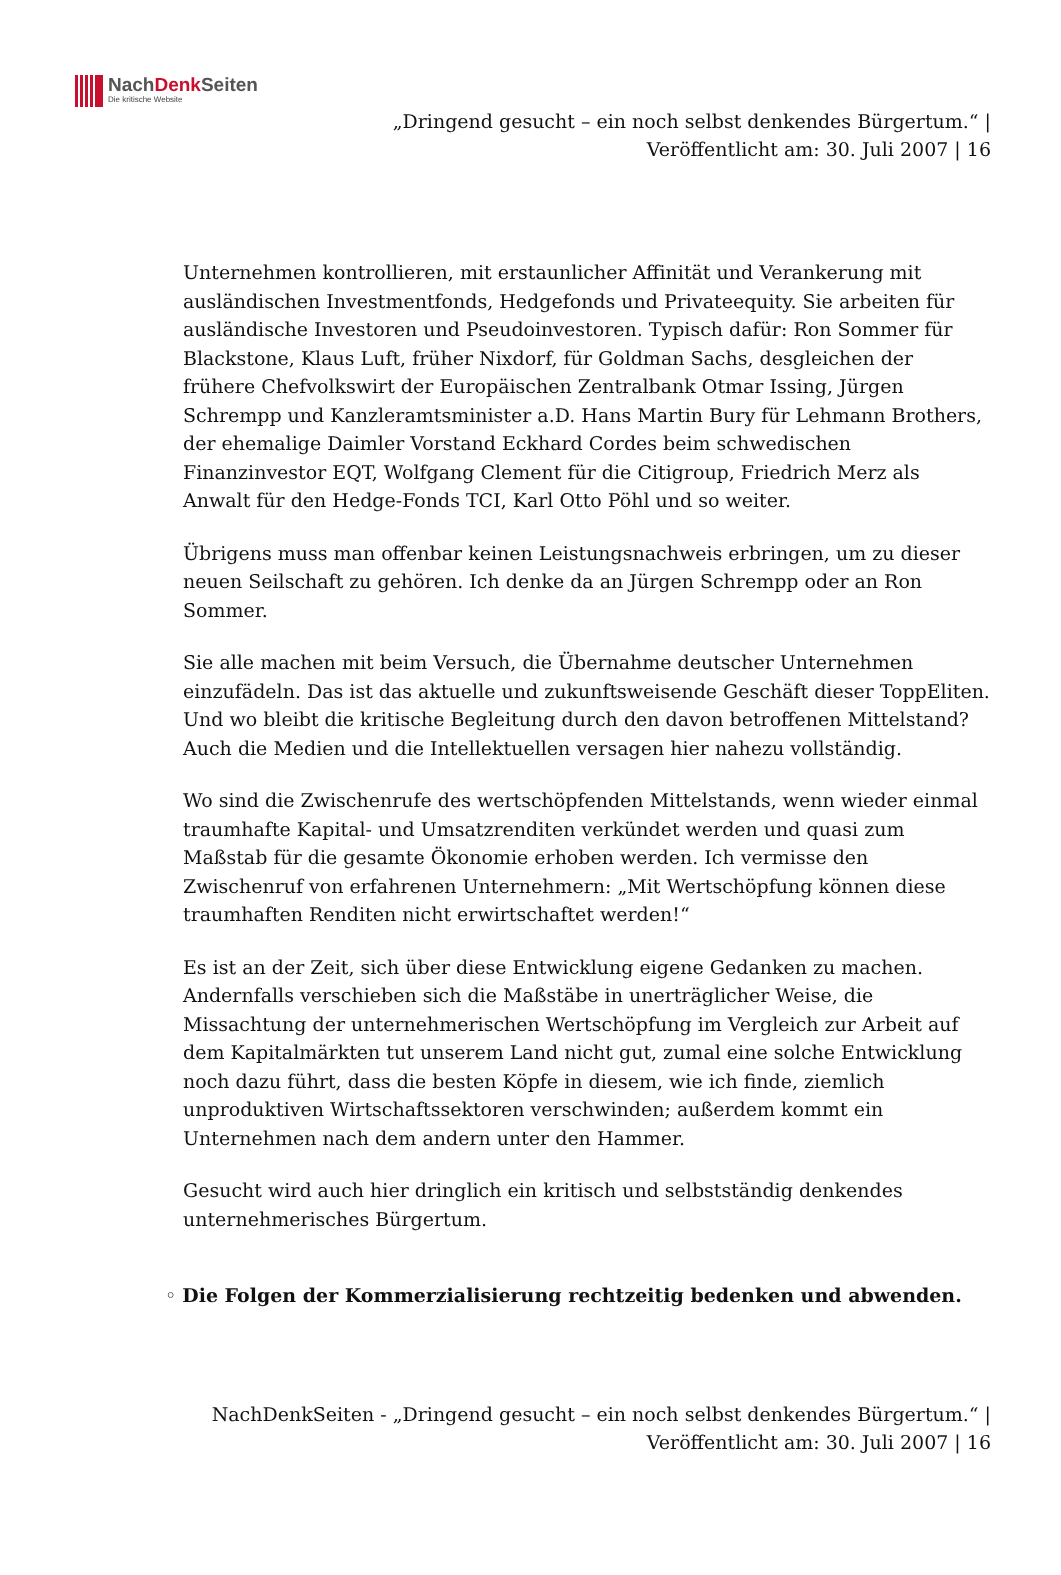NachDenk Seiten
Die kritische Website
„Dringend gesucht – ein noch selbst denkendes Bürgertum.“ |
Veröffentlicht am: 30. Juli 2007 | 16
Unternehmen kontrollieren, mit erstaunlicher Affinität und Verankerung mit ausländischen Investmentfonds, Hedgefonds und Privateequity. Sie arbeiten für ausländische Investoren und Pseudoinvestoren. Typisch dafür: Ron Sommer für Blackstone, Klaus Luft, früher Nixdorf, für Goldman Sachs, desgleichen der frühere Chefvolkswirt der Europäischen Zentralbank Otmar Issing, Jürgen Schrempp und Kanzleramtsminister a.D. Hans Martin Bury für Lehmann Brothers, der ehemalige Daimler Vorstand Eckhard Cordes beim schwedischen Finanzinvestor EQT, Wolfgang Clement für die Citigroup, Friedrich Merz als Anwalt für den Hedge-Fonds TCI, Karl Otto Pöhl und so weiter.
Übrigens muss man offenbar keinen Leistungsnachweis erbringen, um zu dieser neuen Seilschaft zu gehören. Ich denke da an Jürgen Schrempp oder an Ron Sommer.
Sie alle machen mit beim Versuch, die Übernahme deutscher Unternehmen einzufädeln. Das ist das aktuelle und zukunftsweisende Geschäft dieser ToppEliten.
Und wo bleibt die kritische Begleitung durch den davon betroffenen Mittelstand? Auch die Medien und die Intellektuellen versagen hier nahezu vollständig.
Wo sind die Zwischenrufe des wertschöpfenden Mittelstands, wenn wieder einmal traumhafte Kapital- und Umsatzrenditen verkündet werden und quasi zum Maßstab für die gesamte Ökonomie erhoben werden. Ich vermisse den Zwischenruf von erfahrenen Unternehmern: „Mit Wertschöpfung können diese traumhaften Renditen nicht erwirtschaftet werden!“
Es ist an der Zeit, sich über diese Entwicklung eigene Gedanken zu machen. Andernfalls verschieben sich die Maßstäbe in unerträglicher Weise, die Missachtung der unternehmerischen Wertschöpfung im Vergleich zur Arbeit auf dem Kapitalmärkten tut unserem Land nicht gut, zumal eine solche Entwicklung noch dazu führt, dass die besten Köpfe in diesem, wie ich finde, ziemlich unproduktiven Wirtschaftssektoren verschwinden; außerdem kommt ein Unternehmen nach dem andern unter den Hammer.
Gesucht wird auch hier dringlich ein kritisch und selbstständig denkendes unternehmerisches Bürgertum.
◦ Die Folgen der Kommerzialisierung rechtzeitig bedenken und abwenden.
NachDenkSeiten - „Dringend gesucht – ein noch selbst denkendes Bürgertum.“ |
Veröffentlicht am: 30. Juli 2007 | 16